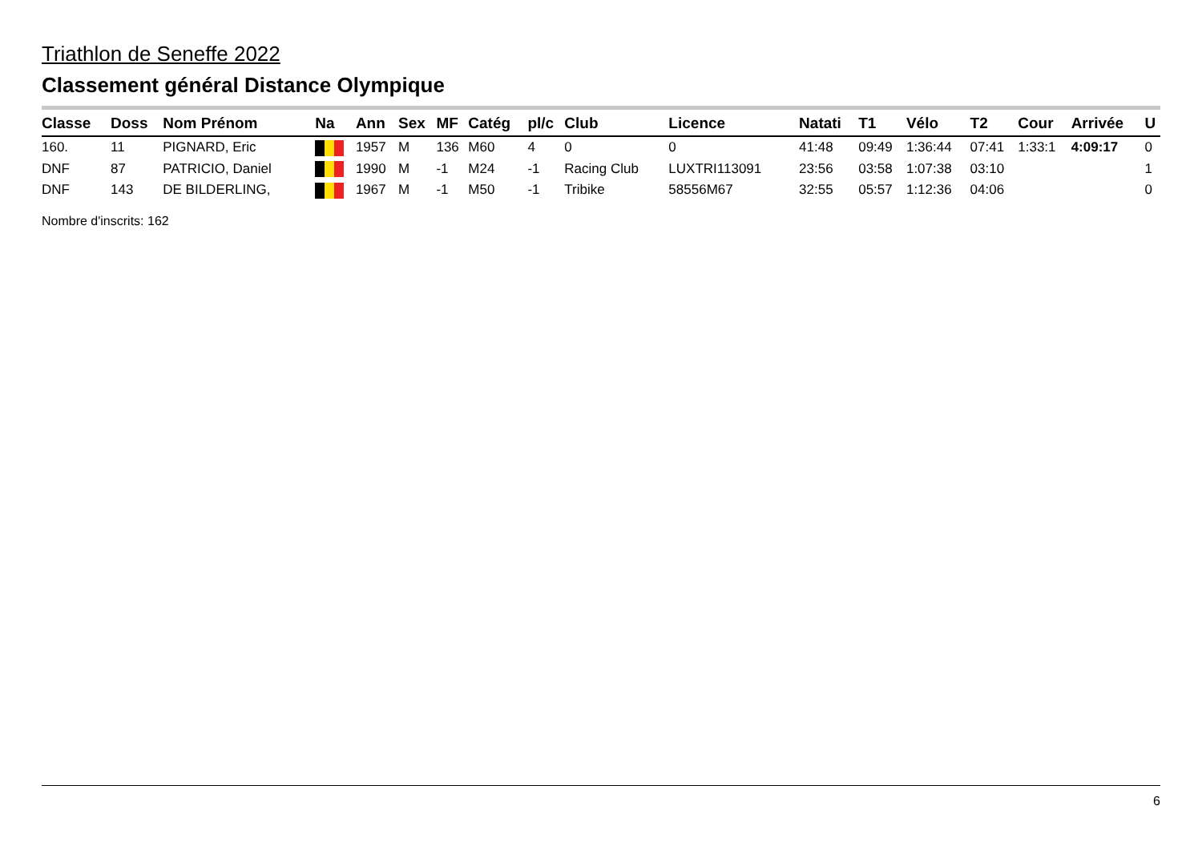Triathlon de Seneffe 2022
Classement général Distance Olympique
| Classe | Doss | Nom Prénom | Na | Ann | Sex | MF | Catég | pl/c | Club | Licence | Natati | T1 | Vélo | T2 | Cour | Arrivée | U |
| --- | --- | --- | --- | --- | --- | --- | --- | --- | --- | --- | --- | --- | --- | --- | --- | --- | --- |
| 160. | 11 | PIGNARD, Eric | | 1957 | M | 136 | M60 | 4 | 0 | 0 | 41:48 | 09:49 | 1:36:44 | 07:41 | 1:33:1 | 4:09:17 | 0 |
| DNF | 87 | PATRICIO, Daniel | | 1990 | M | -1 | M24 | -1 | Racing Club | LUXTRI113091 | 23:56 | 03:58 | 1:07:38 | 03:10 | | | 1 |
| DNF | 143 | DE BILDERLING, | | 1967 | M | -1 | M50 | -1 | Tribike | 58556M67 | 32:55 | 05:57 | 1:12:36 | 04:06 | | | 0 |
Nombre d'inscrits: 162
6